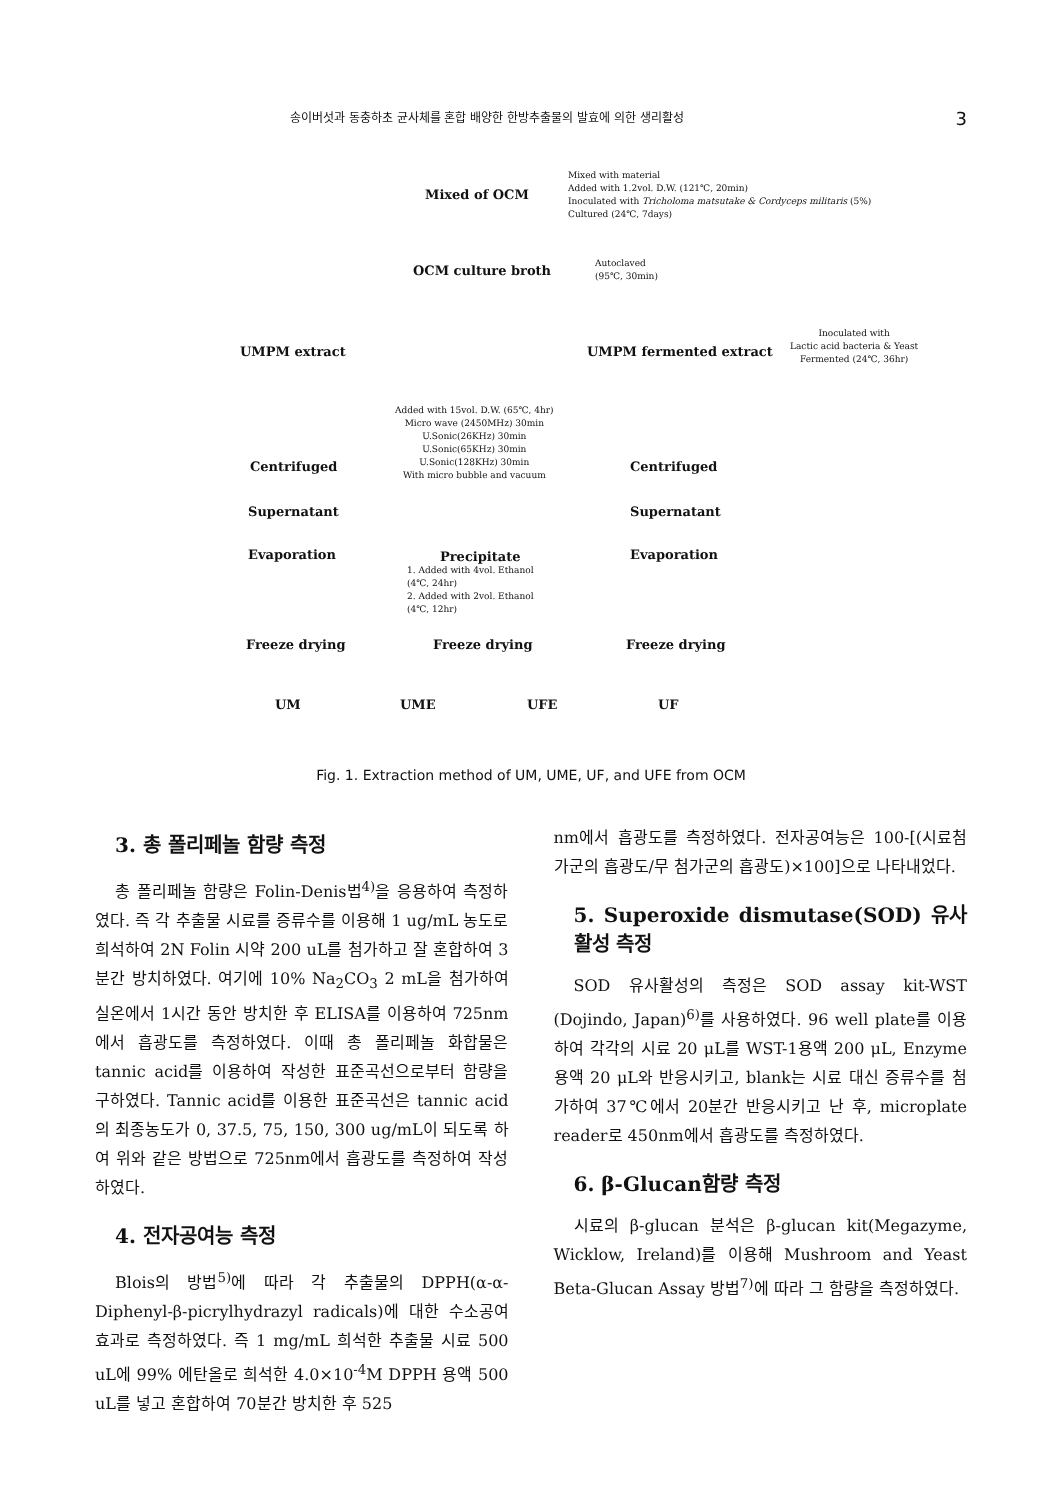송이버섯과 동충하초 균사체를 혼합 배양한 한방추출물의 발효에 의한 생리활성 3
Mixed of OCM
Mixed with material
Added with 1.2vol. D.W. (121℃, 20min)
Inoculated with Tricholoma matsutake & Cordyceps militaris (5%)
Cultured (24℃, 7days)
OCM culture broth
Autoclaved
(95℃, 30min)
UMPM extract UMPM fermented extract
Inoculated with
Lactic acid bacteria & Yeast
Fermented (24℃, 36hr)
Added with 15vol. D.W. (65℃, 4hr)
Micro wave (2450MHz) 30min
U.Sonic(26KHz) 30min
U.Sonic(65KHz) 30min
U.Sonic(128KHz) 30min
With micro bubble and vacuum
Centrifuged Centrifuged
Supernatant Supernatant
Evaporation Precipitate
1. Added with 4vol. Ethanol
(4℃, 24hr)
2. Added with 2vol. Ethanol
(4℃, 12hr)
Evaporation
Freeze drying Freeze drying Freeze drying
UM UME UFE UF
Fig. 1. Extraction method of UM, UME, UF, and UFE from OCM
3. 총 폴리페놀 함량 측정
총 폴리페놀 함량은 Folin-Denis법<sup>4)</sup>을 응용하여 측정하였다. 즉 각 추출물 시료를 증류수를 이용해 1 ug/mL 농도로 희석하여 2N Folin 시약 200 uL를 첨가하고 잘 혼합하여 3분간 방치하였다. 여기에 10% Na<sub>2</sub>CO<sub>3</sub> 2 mL을 첨가하여 실온에서 1시간 동안 방치한 후 ELISA를 이용하여 725nm에서 흡광도를 측정하였다. 이때 총 폴리페놀 화합물은 tannic acid를 이용하여 작성한 표준곡선으로부터 함량을 구하였다. Tannic acid를 이용한 표준곡선은 tannic acid의 최종농도가 0, 37.5, 75, 150, 300 ug/mL이 되도록 하여 위와 같은 방법으로 725nm에서 흡광도를 측정하여 작성하였다.
4. 전자공여능 측정
Blois의 방법<sup>5)</sup>에 따라 각 추출물의 DPPH(α-α-Diphenyl-β-picrylhydrazyl radicals)에 대한 수소공여 효과로 측정하였다. 즉 1 mg/mL 희석한 추출물 시료 500 uL에 99% 에탄올로 희석한 4.0×10<sup>-4</sup>M DPPH 용액 500 uL를 넣고 혼합하여 70분간 방치한 후 525
nm에서 흡광도를 측정하였다. 전자공여능은 100-[(시료첨가군의 흡광도/무 첨가군의 흡광도)×100]으로 나타내었다.
5. Superoxide dismutase(SOD) 유사활성 측정
SOD 유사활성의 측정은 SOD assay kit-WST (Dojindo, Japan)<sup>6)</sup>를 사용하였다. 96 well plate를 이용하여 각각의 시료 20 μL를 WST-1용액 200 μL, Enzyme용액 20 μL와 반응시키고, blank는 시료 대신 증류수를 첨가하여 37℃에서 20분간 반응시키고 난 후, microplate reader로 450nm에서 흡광도를 측정하였다.
6. β-Glucan함량 측정
시료의 β-glucan 분석은 β-glucan kit(Megazyme, Wicklow, Ireland)를 이용해 Mushroom and Yeast Beta-Glucan Assay 방법<sup>7)</sup>에 따라 그 함량을 측정하였다.